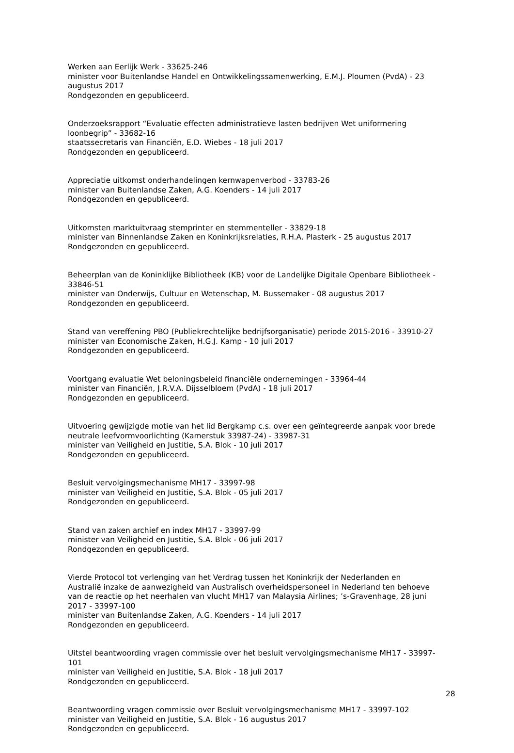Werken aan Eerlijk Werk - 33625-246
minister voor Buitenlandse Handel en Ontwikkelingssamenwerking, E.M.J. Ploumen (PvdA) - 23 augustus 2017
Rondgezonden en gepubliceerd.
Onderzoeksrapport “Evaluatie effecten administratieve lasten bedrijven Wet uniformering loonbegrip” - 33682-16
staatssecretaris van Financiën, E.D. Wiebes - 18 juli 2017
Rondgezonden en gepubliceerd.
Appreciatie uitkomst onderhandelingen kernwapenverbod - 33783-26
minister van Buitenlandse Zaken, A.G. Koenders - 14 juli 2017
Rondgezonden en gepubliceerd.
Uitkomsten marktuitvraag stemprinter en stemmenteller - 33829-18
minister van Binnenlandse Zaken en Koninkrijksrelaties, R.H.A. Plasterk - 25 augustus 2017
Rondgezonden en gepubliceerd.
Beheerplan van de Koninklijke Bibliotheek (KB) voor de Landelijke Digitale Openbare Bibliotheek - 33846-51
minister van Onderwijs, Cultuur en Wetenschap, M. Bussemaker - 08 augustus 2017
Rondgezonden en gepubliceerd.
Stand van vereffening PBO (Publiekrechtelijke bedrijfsorganisatie) periode 2015-2016 - 33910-27
minister van Economische Zaken, H.G.J. Kamp - 10 juli 2017
Rondgezonden en gepubliceerd.
Voortgang evaluatie Wet beloningsbeleid financiële ondernemingen - 33964-44
minister van Financiën, J.R.V.A. Dijsselbloem (PvdA) - 18 juli 2017
Rondgezonden en gepubliceerd.
Uitvoering gewijzigde motie van het lid Bergkamp c.s. over een geïntegreerde aanpak voor brede neutrale leefvormvoorlichting (Kamerstuk 33987-24) - 33987-31
minister van Veiligheid en Justitie, S.A. Blok - 10 juli 2017
Rondgezonden en gepubliceerd.
Besluit vervolgingsmechanisme MH17 - 33997-98
minister van Veiligheid en Justitie, S.A. Blok - 05 juli 2017
Rondgezonden en gepubliceerd.
Stand van zaken archief en index MH17 - 33997-99
minister van Veiligheid en Justitie, S.A. Blok - 06 juli 2017
Rondgezonden en gepubliceerd.
Vierde Protocol tot verlenging van het Verdrag tussen het Koninkrijk der Nederlanden en Australië inzake de aanwezigheid van Australisch overheidspersoneel in Nederland ten behoeve van de reactie op het neerhalen van vlucht MH17 van Malaysia Airlines; ’s-Gravenhage, 28 juni 2017 - 33997-100
minister van Buitenlandse Zaken, A.G. Koenders - 14 juli 2017
Rondgezonden en gepubliceerd.
Uitstel beantwoording vragen commissie over het besluit vervolgingsmechanisme MH17 - 33997-101
minister van Veiligheid en Justitie, S.A. Blok - 18 juli 2017
Rondgezonden en gepubliceerd.
Beantwoording vragen commissie over Besluit vervolgingsmechanisme MH17 - 33997-102
minister van Veiligheid en Justitie, S.A. Blok - 16 augustus 2017
Rondgezonden en gepubliceerd.
28